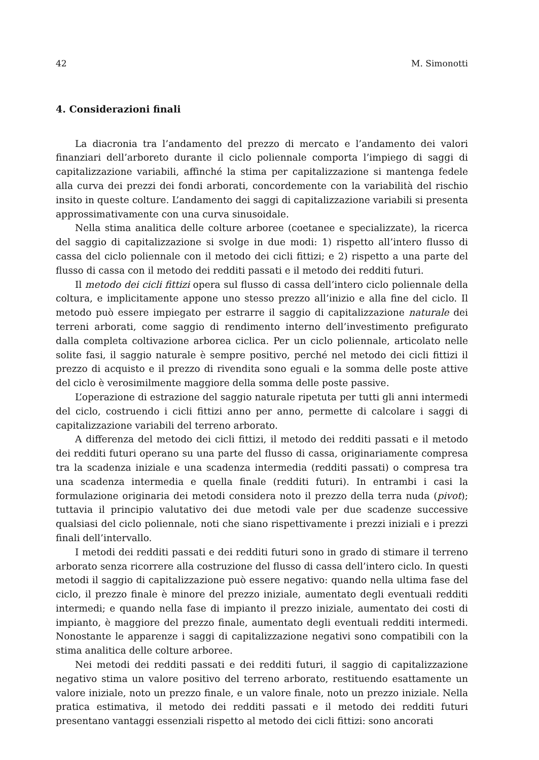42 M. Simonotti
4. Considerazioni finali
La diacronia tra l’andamento del prezzo di mercato e l’andamento dei valori finanziari dell’arboreto durante il ciclo poliennale comporta l’impiego di saggi di capitalizzazione variabili, affinché la stima per capitalizzazione si mantenga fedele alla curva dei prezzi dei fondi arborati, concordemente con la variabilità del rischio insito in queste colture. L’andamento dei saggi di capitalizzazione variabili si presenta approssimativamente con una curva sinusoidale.
Nella stima analitica delle colture arboree (coetanee e specializzate), la ricerca del saggio di capitalizzazione si svolge in due modi: 1) rispetto all’intero flusso di cassa del ciclo poliennale con il metodo dei cicli fittizi; e 2) rispetto a una parte del flusso di cassa con il metodo dei redditi passati e il metodo dei redditi futuri.
Il metodo dei cicli fittizi opera sul flusso di cassa dell’intero ciclo poliennale della coltura, e implicitamente appone uno stesso prezzo all’inizio e alla fine del ciclo. Il metodo può essere impiegato per estrarre il saggio di capitalizzazione naturale dei terreni arborati, come saggio di rendimento interno dell’investimento prefigurato dalla completa coltivazione arborea ciclica. Per un ciclo poliennale, articolato nelle solite fasi, il saggio naturale è sempre positivo, perché nel metodo dei cicli fittizi il prezzo di acquisto e il prezzo di rivendita sono eguali e la somma delle poste attive del ciclo è verosimilmente maggiore della somma delle poste passive.
L’operazione di estrazione del saggio naturale ripetuta per tutti gli anni intermedi del ciclo, costruendo i cicli fittizi anno per anno, permette di calcolare i saggi di capitalizzazione variabili del terreno arborato.
A differenza del metodo dei cicli fittizi, il metodo dei redditi passati e il metodo dei redditi futuri operano su una parte del flusso di cassa, originariamente compresa tra la scadenza iniziale e una scadenza intermedia (redditi passati) o compresa tra una scadenza intermedia e quella finale (redditi futuri). In entrambi i casi la formulazione originaria dei metodi considera noto il prezzo della terra nuda (pivot); tuttavia il principio valutativo dei due metodi vale per due scadenze successive qualsiasi del ciclo poliennale, noti che siano rispettivamente i prezzi iniziali e i prezzi finali dell’intervallo.
I metodi dei redditi passati e dei redditi futuri sono in grado di stimare il terreno arborato senza ricorrere alla costruzione del flusso di cassa dell’intero ciclo. In questi metodi il saggio di capitalizzazione può essere negativo: quando nella ultima fase del ciclo, il prezzo finale è minore del prezzo iniziale, aumentato degli eventuali redditi intermedi; e quando nella fase di impianto il prezzo iniziale, aumentato dei costi di impianto, è maggiore del prezzo finale, aumentato degli eventuali redditi intermedi. Nonostante le apparenze i saggi di capitalizzazione negativi sono compatibili con la stima analitica delle colture arboree.
Nei metodi dei redditi passati e dei redditi futuri, il saggio di capitalizzazione negativo stima un valore positivo del terreno arborato, restituendo esattamente un valore iniziale, noto un prezzo finale, e un valore finale, noto un prezzo iniziale. Nella pratica estimativa, il metodo dei redditi passati e il metodo dei redditi futuri presentano vantaggi essenziali rispetto al metodo dei cicli fittizi: sono ancorati